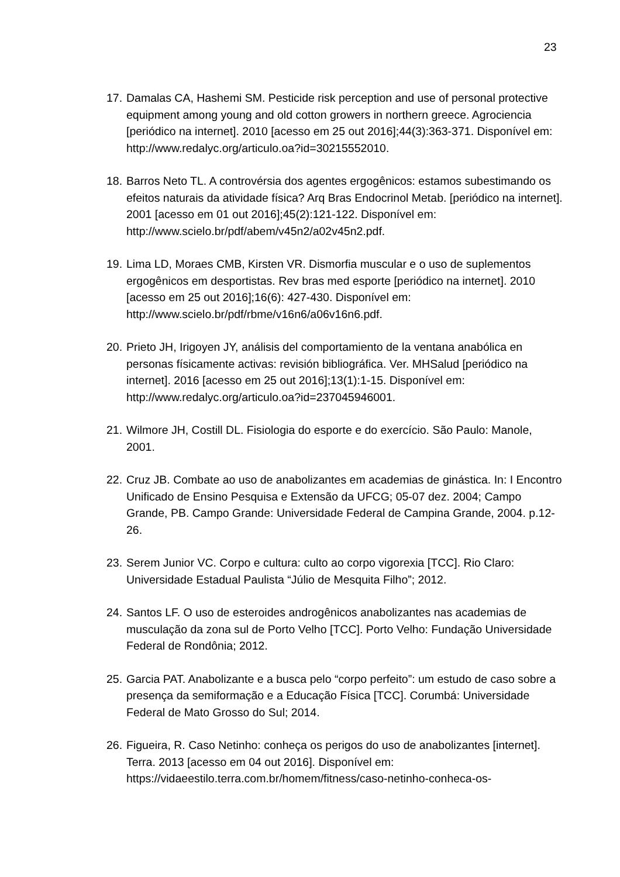23
17. Damalas CA, Hashemi SM. Pesticide risk perception and use of personal protective equipment among young and old cotton growers in northern greece. Agrociencia [periódico na internet]. 2010 [acesso em 25 out 2016];44(3):363-371. Disponível em: http://www.redalyc.org/articulo.oa?id=30215552010.
18. Barros Neto TL. A controvérsia dos agentes ergogênicos: estamos subestimando os efeitos naturais da atividade física? Arq Bras Endocrinol Metab. [periódico na internet]. 2001 [acesso em 01 out 2016];45(2):121-122. Disponível em: http://www.scielo.br/pdf/abem/v45n2/a02v45n2.pdf.
19. Lima LD, Moraes CMB, Kirsten VR. Dismorfia muscular e o uso de suplementos ergogênicos em desportistas. Rev bras med esporte [periódico na internet]. 2010 [acesso em 25 out 2016];16(6): 427-430. Disponível em: http://www.scielo.br/pdf/rbme/v16n6/a06v16n6.pdf.
20. Prieto JH, Irigoyen JY, análisis del comportamiento de la ventana anabólica en personas físicamente activas: revisión bibliográfica. Ver. MHSalud [periódico na internet]. 2016 [acesso em 25 out 2016];13(1):1-15. Disponível em: http://www.redalyc.org/articulo.oa?id=237045946001.
21. Wilmore JH, Costill DL. Fisiologia do esporte e do exercício. São Paulo: Manole, 2001.
22. Cruz JB. Combate ao uso de anabolizantes em academias de ginástica. In: I Encontro Unificado de Ensino Pesquisa e Extensão da UFCG; 05-07 dez. 2004; Campo Grande, PB. Campo Grande: Universidade Federal de Campina Grande, 2004. p.12-26.
23. Serem Junior VC. Corpo e cultura: culto ao corpo vigorexia [TCC]. Rio Claro: Universidade Estadual Paulista “Júlio de Mesquita Filho”; 2012.
24. Santos LF. O uso de esteroides androgênicos anabolizantes nas academias de musculação da zona sul de Porto Velho [TCC]. Porto Velho: Fundação Universidade Federal de Rondônia; 2012.
25. Garcia PAT. Anabolizante e a busca pelo “corpo perfeito”: um estudo de caso sobre a presença da semiformação e a Educação Física [TCC]. Corumbá: Universidade Federal de Mato Grosso do Sul; 2014.
26. Figueira, R. Caso Netinho: conheça os perigos do uso de anabolizantes [internet]. Terra. 2013 [acesso em 04 out 2016]. Disponível em: https://vidaeestilo.terra.com.br/homem/fitness/caso-netinho-conheca-os-